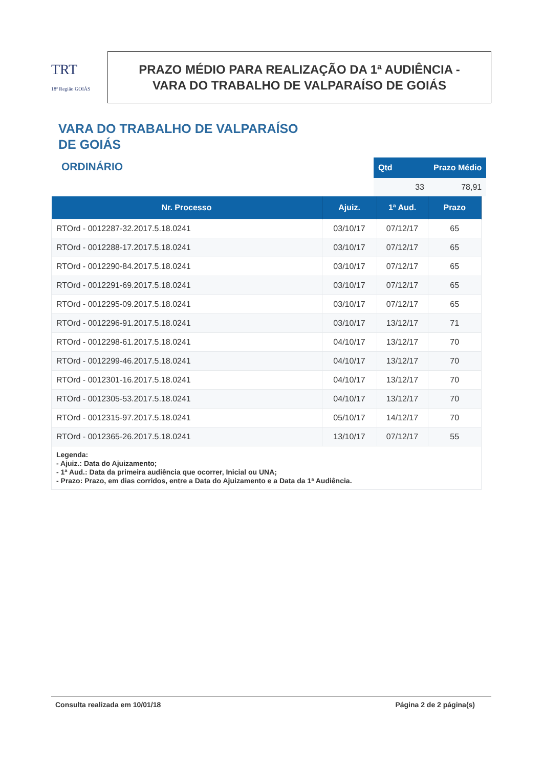TRT
18ª Região GOIÁS
PRAZO MÉDIO PARA REALIZAÇÃO DA 1ª AUDIÊNCIA -
VARA DO TRABALHO DE VALPARAÍSO DE GOIÁS
VARA DO TRABALHO DE VALPARAÍSO
DE GOIÁS
ORDINÁRIO
| Qtd | Prazo Médio |
| --- | --- |
| 33 | 78,91 |
| Nr. Processo | Ajuiz. | 1ª Aud. | Prazo |
| --- | --- | --- | --- |
| RTOrd - 0012287-32.2017.5.18.0241 | 03/10/17 | 07/12/17 | 65 |
| RTOrd - 0012288-17.2017.5.18.0241 | 03/10/17 | 07/12/17 | 65 |
| RTOrd - 0012290-84.2017.5.18.0241 | 03/10/17 | 07/12/17 | 65 |
| RTOrd - 0012291-69.2017.5.18.0241 | 03/10/17 | 07/12/17 | 65 |
| RTOrd - 0012295-09.2017.5.18.0241 | 03/10/17 | 07/12/17 | 65 |
| RTOrd - 0012296-91.2017.5.18.0241 | 03/10/17 | 13/12/17 | 71 |
| RTOrd - 0012298-61.2017.5.18.0241 | 04/10/17 | 13/12/17 | 70 |
| RTOrd - 0012299-46.2017.5.18.0241 | 04/10/17 | 13/12/17 | 70 |
| RTOrd - 0012301-16.2017.5.18.0241 | 04/10/17 | 13/12/17 | 70 |
| RTOrd - 0012305-53.2017.5.18.0241 | 04/10/17 | 13/12/17 | 70 |
| RTOrd - 0012315-97.2017.5.18.0241 | 05/10/17 | 14/12/17 | 70 |
| RTOrd - 0012365-26.2017.5.18.0241 | 13/10/17 | 07/12/17 | 55 |
| Legenda: - Ajuiz.: Data do Ajuizamento; - 1ª Aud.: Data da primeira audiência que ocorrer, Inicial ou UNA; - Prazo: Prazo, em dias corridos, entre a Data do Ajuizamento e a Data da 1ª Audiência. | | | |
Consulta realizada em 10/01/18 Página 2 de 2 página(s)